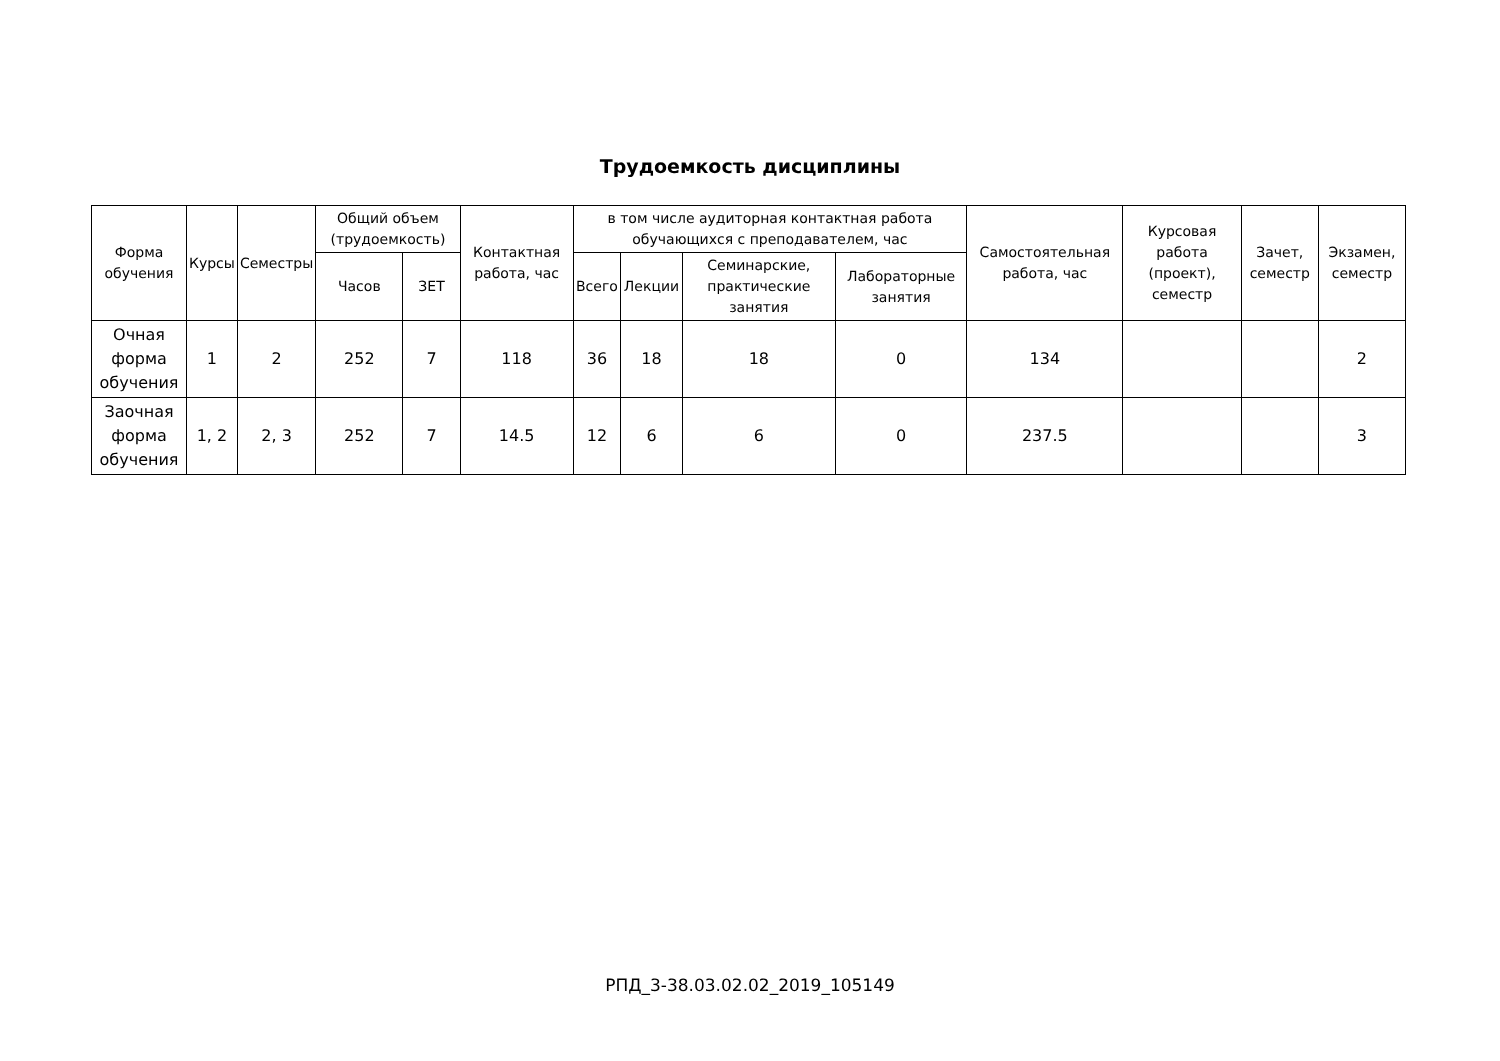Трудоемкость дисциплины
| Форма обучения | Курсы | Семестры | Общий объем (трудоемкость) | | Контактная работа, час | в том числе аудиторная контактная работа обучающихся с преподавателем, час | | | | Самостоятельная работа, час | Курсовая работа (проект), семестр | Зачет, семестр | Экзамен, семестр |
| --- | --- | --- | --- | --- | --- | --- | --- | --- | --- | --- | --- | --- | --- |
| | | | Часов | ЗЕТ | | Всего | Лекции | Семинарские, практические занятия | Лабораторные занятия | | | | |
| Очная форма обучения | 1 | 2 | 252 | 7 | 118 | 36 | 18 | 18 | 0 | 134 | | | 2 |
| Заочная форма обучения | 1, 2 | 2, 3 | 252 | 7 | 14.5 | 12 | 6 | 6 | 0 | 237.5 | | | 3 |
РПД_3-38.03.02.02_2019_105149